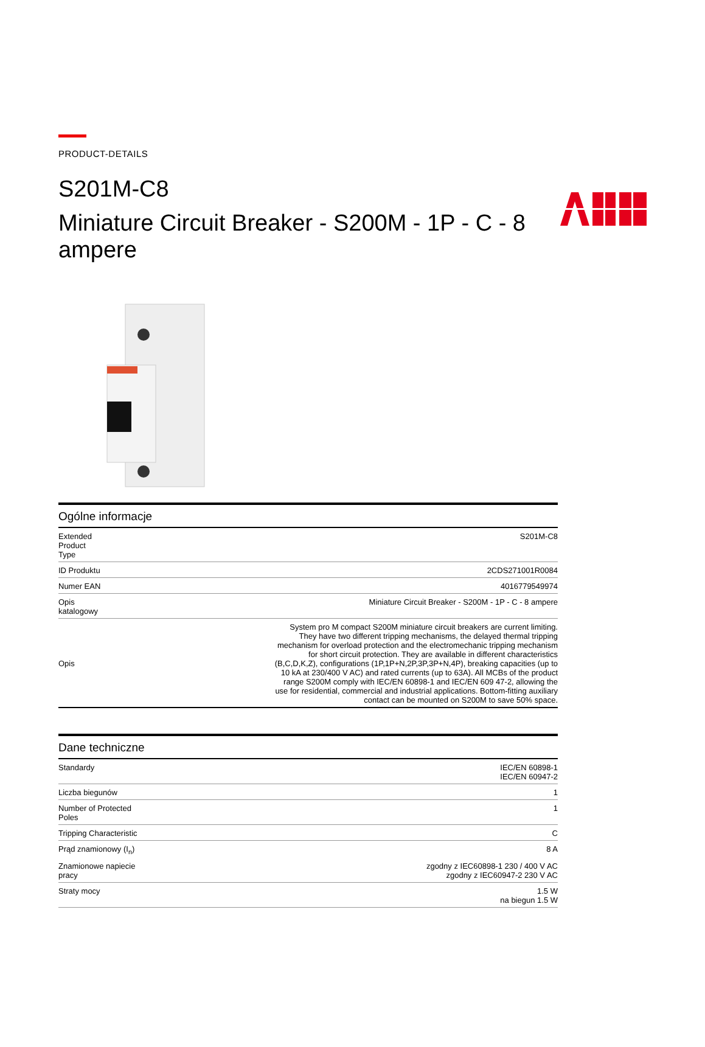PRODUCT-DETAILS
S201M-C8
Miniature Circuit Breaker - S200M - 1P - C - 8 ampere
Ogólne informacje
| Extended Product Type | S201M-C8 |
| ID Produktu | 2CDS271001R0084 |
| Numer EAN | 4016779549974 |
| Opis katalogowy | Miniature Circuit Breaker - S200M - 1P - C - 8 ampere |
| Opis | System pro M compact S200M miniature circuit breakers are current limiting. They have two different tripping mechanisms, the delayed thermal tripping mechanism for overload protection and the electromechanic tripping mechanism for short circuit protection. They are available in different characteristics (B,C,D,K,Z), configurations (1P,1P+N,2P,3P,3P+N,4P), breaking capacities (up to 10 kA at 230/400 V AC) and rated currents (up to 63A). All MCBs of the product range S200M comply with IEC/EN 60898-1 and IEC/EN 609 47-2, allowing the use for residential, commercial and industrial applications. Bottom-fitting auxiliary contact can be mounted on S200M to save 50% space. |
Dane techniczne
| Standardy | IEC/EN 60898-1 IEC/EN 60947-2 |
| Liczba biegunów | 1 |
| Number of Protected Poles | 1 |
| Tripping Characteristic | C |
| Prąd znamionowy (I<sub>n</sub>) | 8 A |
| Znamionowe napiecie pracy | zgodny z IEC60898-1 230 / 400 V AC zgodny z IEC60947-2 230 V AC |
| Straty mocy | 1.5 W na biegun 1.5 W |